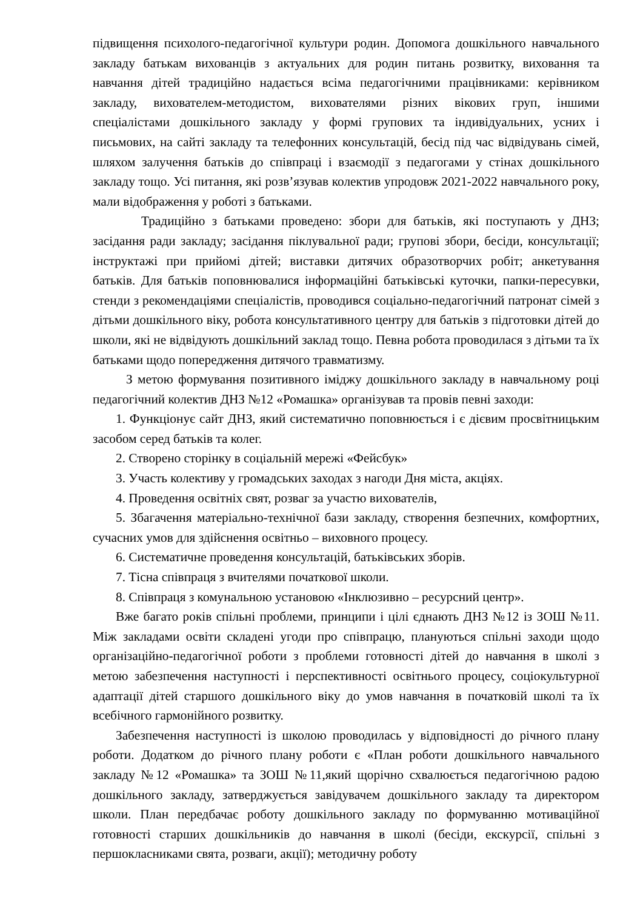підвищення психолого-педагогічної культури родин. Допомога дошкільного навчального закладу батькам вихованців з актуальних для родин питань розвитку, виховання та навчання дітей традиційно надається всіма педагогічними працівниками: керівником закладу, вихователем-методистом, вихователями різних вікових груп, іншими спеціалістами дошкільного закладу у формі групових та індивідуальних, усних і письмових, на сайті закладу та телефонних консультацій, бесід під час відвідувань сімей, шляхом залучення батьків до співпраці і взаємодії з педагогами у стінах дошкільного закладу тощо. Усі питання, які розв’язував колектив упродовж 2021-2022 навчального року, мали відображення у роботі з батьками.
Традиційно з батьками проведено: збори для батьків, які поступають у ДНЗ; засідання ради закладу; засідання піклувальної ради; групові збори, бесіди, консультації; інструктажі при прийомі дітей; виставки дитячих образотворчих робіт; анкетування батьків. Для батьків поповнювалися інформаційні батьківські куточки, папки-пересувки, стенди з рекомендаціями спеціалістів, проводився соціально-педагогічний патронат сімей з дітьми дошкільного віку, робота консультативного центру для батьків з підготовки дітей до школи, які не відвідують дошкільний заклад тощо. Певна робота проводилася з дітьми та їх батьками щодо попередження дитячого травматизму.
З метою формування позитивного іміджу дошкільного закладу в навчальному році педагогічний колектив ДНЗ №12 «Ромашка» організував та провів певні заходи:
1. Функціонує сайт ДНЗ, який систематично поповнюється і є дієвим просвітницьким засобом серед батьків та колег.
2. Створено сторінку в соціальній мережі «Фейсбук»
3. Участь колективу у громадських заходах з нагоди Дня міста, акціях.
4. Проведення освітніх свят, розваг за участю вихователів,
5. Збагачення матеріально-технічної бази закладу, створення безпечних, комфортних, сучасних умов для здійснення освітньо – виховного процесу.
6. Систематичне проведення консультацій, батьківських зборів.
7. Тісна співпраця з вчителями початкової школи.
8. Співпраця з комунальною установою «Інклюзивно – ресурсний центр».
Вже багато років спільні проблеми, принципи і цілі єднають ДНЗ №12 із ЗОШ №11. Між закладами освіти складені угоди про співпрацю, плануються спільні заходи щодо організаційно-педагогічної роботи з проблеми готовності дітей до навчання в школі з метою забезпечення наступності і перспективності освітнього процесу, соціокультурної адаптації дітей старшого дошкільного віку до умов навчання в початковій школі та їх всебічного гармонійного розвитку.
Забезпечення наступності із школою проводилась у відповідності до річного плану роботи. Додатком до річного плану роботи є «План роботи дошкільного навчального закладу №12 «Ромашка» та ЗОШ №11,який щорічно схвалюється педагогічною радою дошкільного закладу, затверджується завідувачем дошкільного закладу та директором школи. План передбачає роботу дошкільного закладу по формуванню мотиваційної готовності старших дошкільників до навчання в школі (бесіди, екскурсії, спільні з першокласниками свята, розваги, акції); методичну роботу